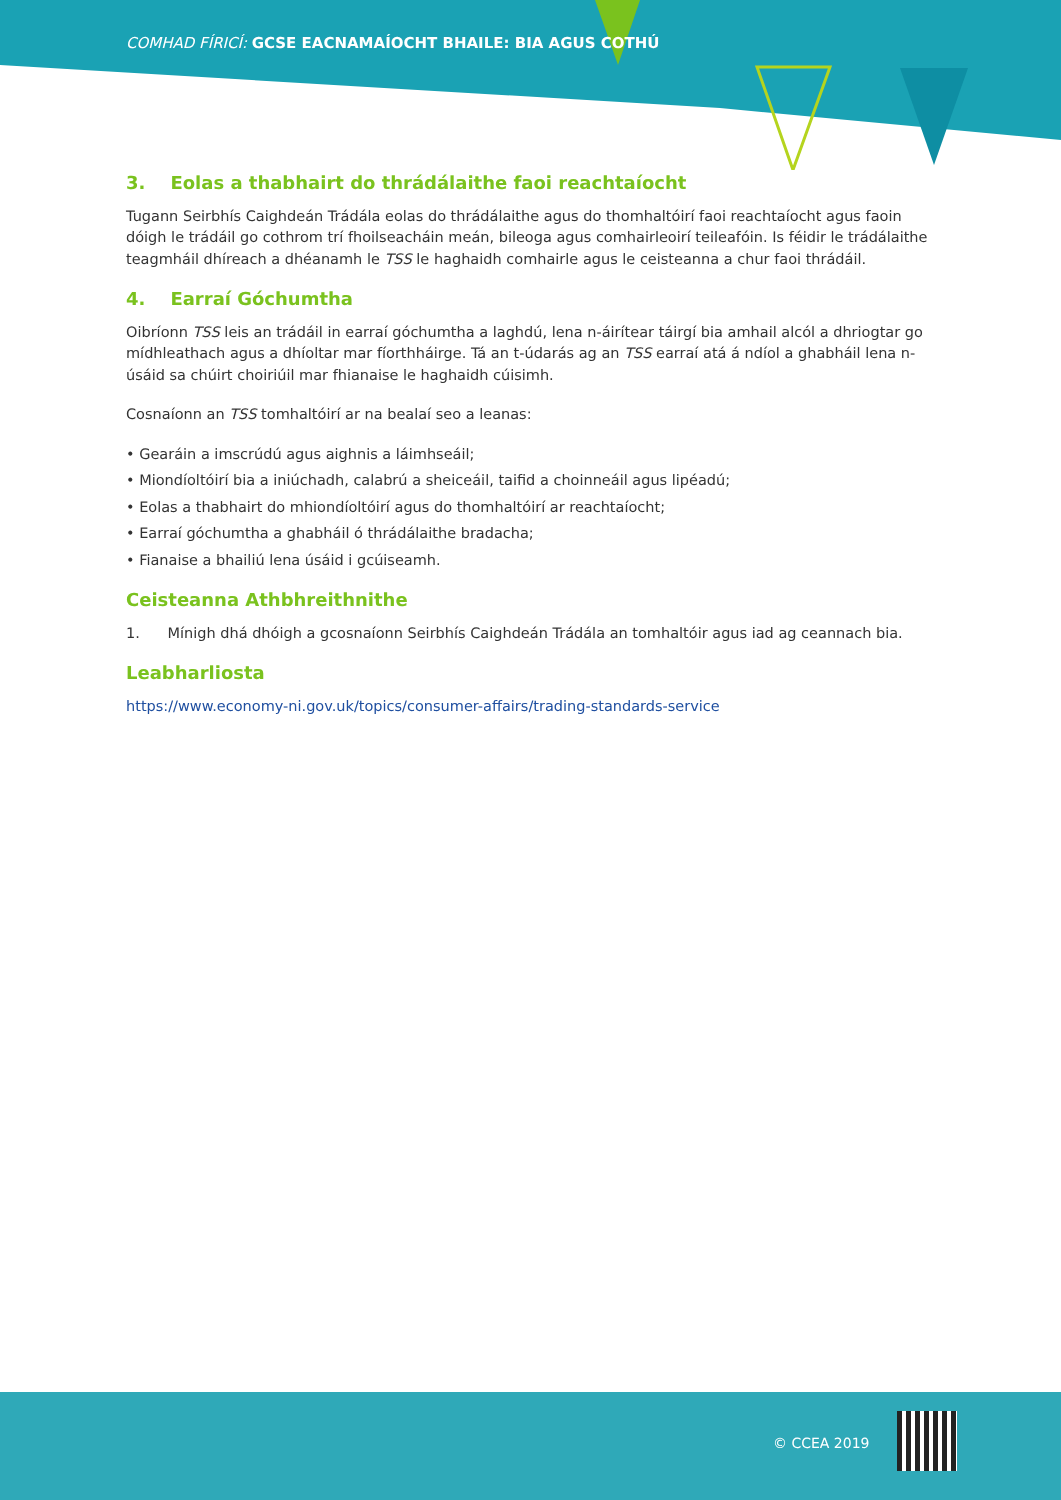COMHAD FÍRICÍ: GCSE EACNAMAÍOCHT BHAILE: BIA AGUS COTHÚ
3. Eolas a thabhairt do thrádálaithe faoi reachtaíocht
Tugann Seirbhís Caighdeán Trádála eolas do thrádálaithe agus do thomhaltóirí faoi reachtaíocht agus faoin dóigh le trádáil go cothrom trí fhoilseacháin meán, bileoga agus comhairleoirí teileafóin. Is féidir le trádálaithe teagmháil dhíreach a dhéanamh le TSS le haghaidh comhairle agus le ceisteanna a chur faoi thrádáil.
4. Earraí Góchumtha
Oibríonn TSS leis an trádáil in earraí góchumtha a laghdú, lena n-áirítear táirgí bia amhail alcól a dhriogtar go mídhleathach agus a dhíoltar mar fíorthháirge. Tá an t-údarás ag an TSS earraí atá á ndíol a ghabháil lena n-úsáid sa chúirt choiriúil mar fhianaise le haghaidh cúisimh.
Cosnaíonn an TSS tomhaltóirí ar na bealaí seo a leanas:
• Gearáin a imscrúdú agus aighnis a láimhseáil;
• Miondíoltóirí bia a iniúchadh, calabrú a sheiceáil, taifid a choinneáil agus lipéadú;
• Eolas a thabhairt do mhiondíoltóirí agus do thomhaltóirí ar reachtaíocht;
• Earraí góchumtha a ghabháil ó thrádálaithe bradacha;
• Fianaise a bhailiú lena úsáid i gcúiseamh.
Ceisteanna Athbhreithnithe
1. Mínigh dhá dhóigh a gcosnaíonn Seirbhís Caighdeán Trádála an tomhaltóir agus iad ag ceannach bia.
Leabharliosta
https://www.economy-ni.gov.uk/topics/consumer-affairs/trading-standards-service
© CCEA 2019